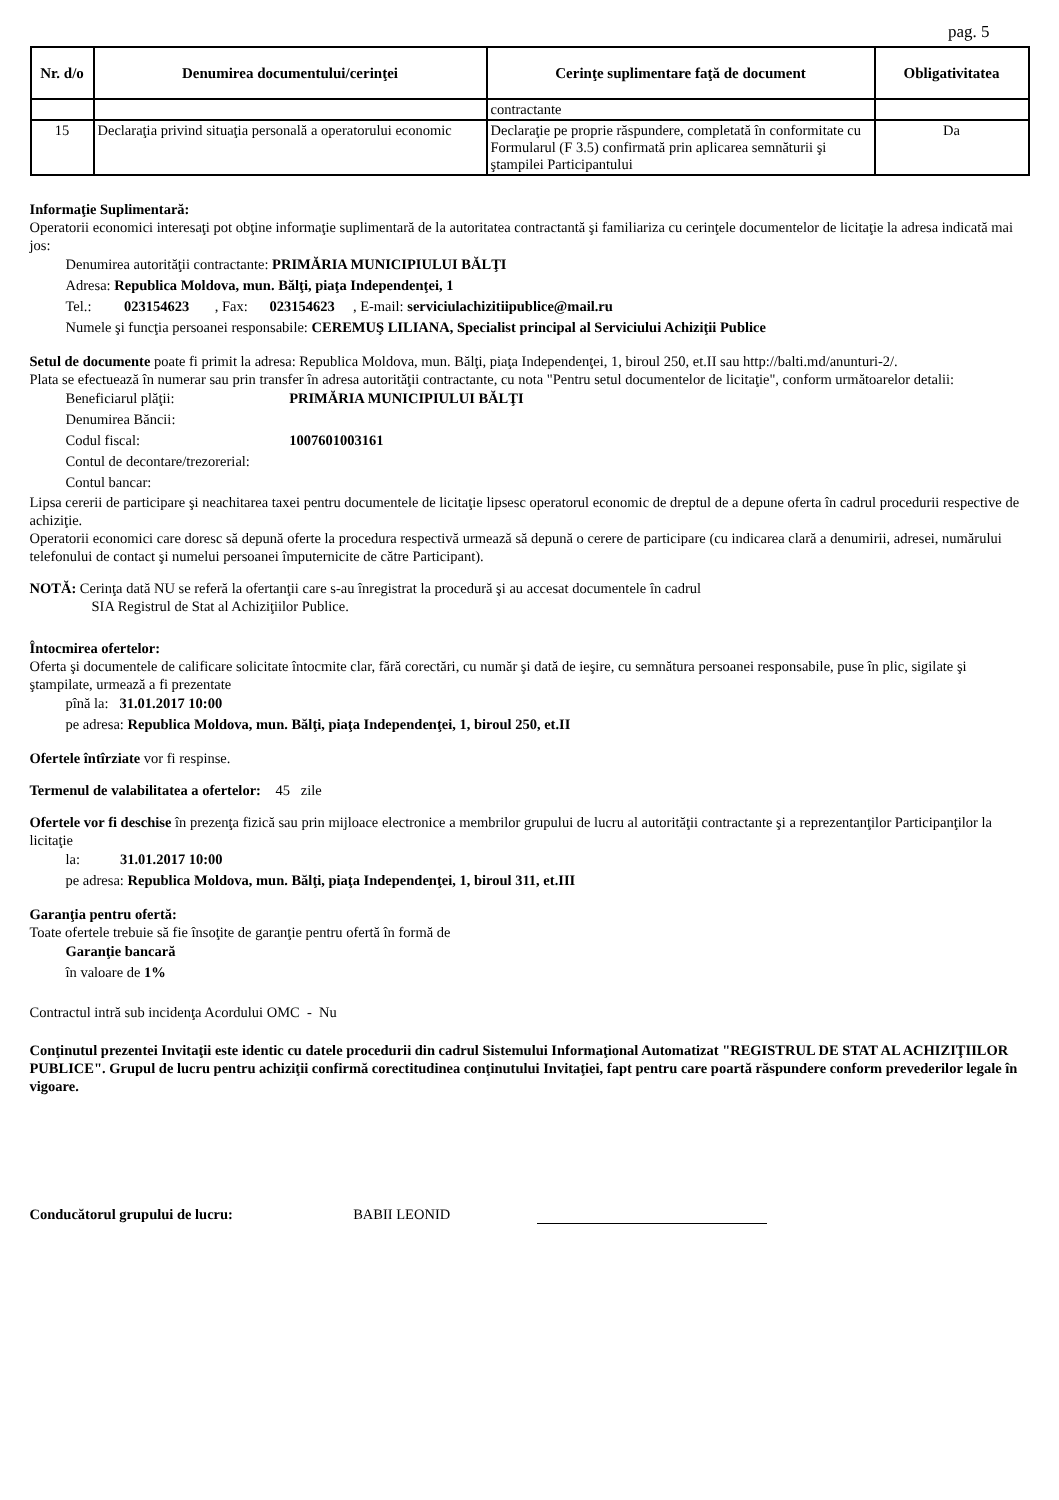pag. 5
| Nr. d/o | Denumirea documentului/cerinţei | Cerinţe suplimentare faţă de document | Obligativitatea |
| --- | --- | --- | --- |
| | | contractante | |
| 15 | Declaraţia privind situaţia personală a operatorului economic | Declaraţie pe proprie răspundere, completată în conformitate cu Formularul (F 3.5) confirmată prin aplicarea semnăturii şi ştampilei Participantului | Da |
Informaţie Suplimentară:
Operatorii economici interesaţi pot obţine informaţie suplimentară de la autoritatea contractantă şi familiariza cu cerinţele documentelor de licitaţie la adresa indicată mai jos:
Denumirea autorităţii contractante: PRIMĂRIA MUNICIPIULUI BĂLŢI
Adresa: Republica Moldova, mun. Bălţi, piaţa Independenţei, 1
Tel.: 023154623 , Fax: 023154623 , E-mail: serviciulachizitiipublice@mail.ru
Numele şi funcţia persoanei responsabile: CEREMUŞ LILIANA, Specialist principal al Serviciului Achiziţii Publice
Setul de documente poate fi primit la adresa: Republica Moldova, mun. Bălţi, piaţa Independenţei, 1, biroul 250, et.II sau http://balti.md/anunturi-2/.
Plata se efectuează în numerar sau prin transfer în adresa autorităţii contractante, cu nota "Pentru setul documentelor de licitaţie", conform următoarelor detalii:
Beneficiarul plăţii: PRIMĂRIA MUNICIPIULUI BĂLŢI
Denumirea Băncii:
Codul fiscal: 1007601003161
Contul de decontare/trezorerial:
Contul bancar:
Lipsa cererii de participare şi neachitarea taxei pentru documentele de licitaţie lipsesc operatorul economic de dreptul de a depune oferta în cadrul procedurii respective de achiziţie.
Operatorii economici care doresc să depună oferte la procedura respectivă urmează să depună o cerere de participare (cu indicarea clară a denumirii, adresei, numărului telefonului de contact şi numelui persoanei împuternicite de către Participant).
NOTĂ: Cerinţa dată NU se referă la ofertanţii care s-au înregistrat la procedură şi au accesat documentele în cadrul
SIA Registrul de Stat al Achiziţiilor Publice.
Întocmirea ofertelor:
Oferta şi documentele de calificare solicitate întocmite clar, fără corectări, cu număr şi dată de ieşire, cu semnătura persoanei responsabile, puse în plic, sigilate şi ştampilate, urmează a fi prezentate
pînă la: 31.01.2017 10:00
pe adresa: Republica Moldova, mun. Bălţi, piaţa Independenţei, 1, biroul 250, et.II
Ofertele întîrziate vor fi respinse.
Termenul de valabilitatea a ofertelor: 45 zile
Ofertele vor fi deschise în prezenţa fizică sau prin mijloace electronice a membrilor grupului de lucru al autorităţii contractante şi a reprezentanţilor Participanţilor la licitaţie
la: 31.01.2017 10:00
pe adresa: Republica Moldova, mun. Bălţi, piaţa Independenţei, 1, biroul 311, et.III
Garanţia pentru ofertă:
Toate ofertele trebuie să fie însoţite de garanţie pentru ofertă în formă de
Garanţie bancară
în valoare de 1%
Contractul intră sub incidenţa Acordului OMC - Nu
Conţinutul prezentei Invitaţii este identic cu datele procedurii din cadrul Sistemului Informaţional Automatizat "REGISTRUL DE STAT AL ACHIZIŢIILOR PUBLICE". Grupul de lucru pentru achiziţii confirmă corectitudinea conţinutului Invitaţiei, fapt pentru care poartă răspundere conform prevederilor legale în vigoare.
Conducătorul grupului de lucru: BABII LEONID